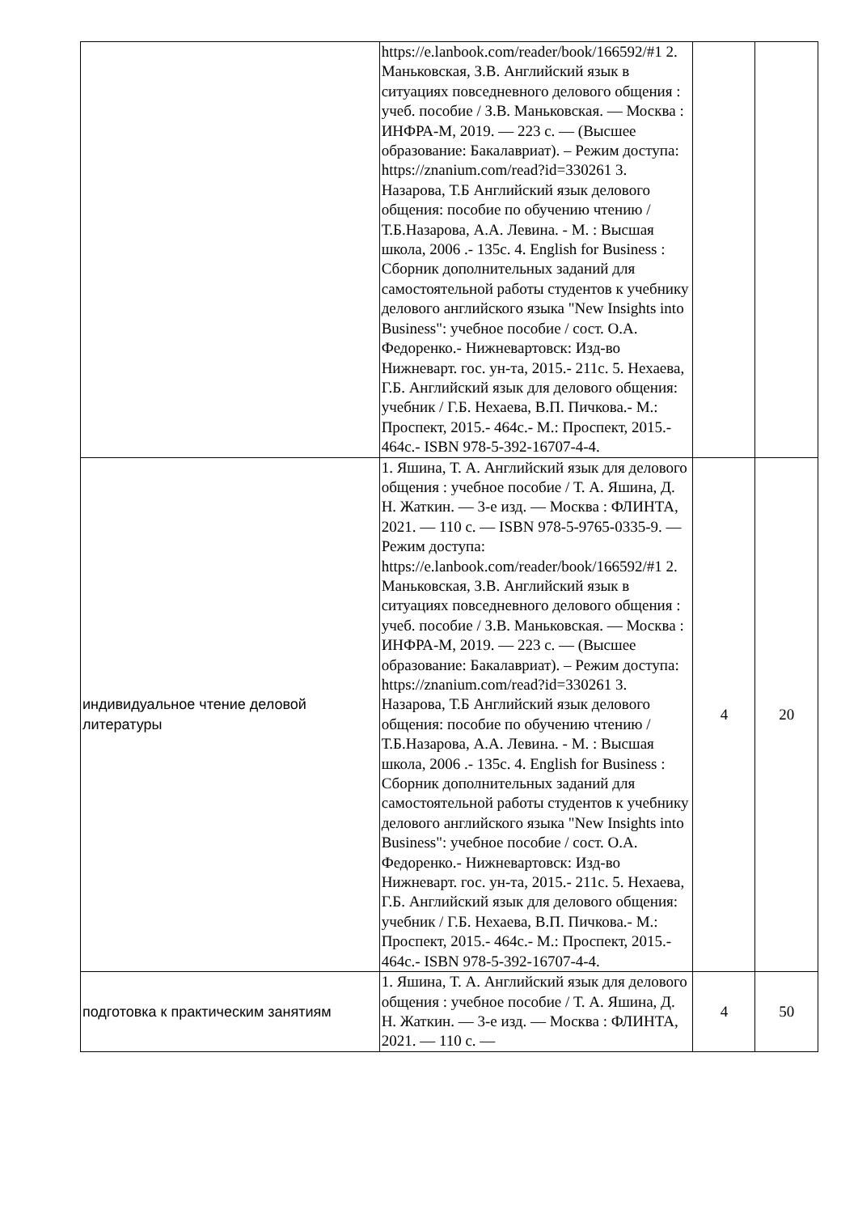| | https://e.lanbook.com/reader/book/166592/#1 2. Маньковская, З.В. Английский язык в ситуациях повседневного делового общения : учеб. пособие / З.В. Маньковская. — Москва : ИНФРА-М, 2019. — 223 с. — (Высшее образование: Бакалавриат). – Режим доступа: https://znanium.com/read?id=330261 3. Назарова, Т.Б Английский язык делового общения: пособие по обучению чтению / Т.Б.Назарова, А.А. Левина. - М. : Высшая школа, 2006 .- 135с. 4. English for Business : Сборник дополнительных заданий для самостоятельной работы студентов к учебнику делового английского языка "New Insights into Business": учебное пособие / сост. О.А. Федоренко.- Нижневартовск: Изд-во Нижневарт. гос. ун-та, 2015.- 211с. 5. Нехаева, Г.Б. Английский язык для делового общения: учебник / Г.Б. Нехаева, В.П. Пичкова.- М.: Проспект, 2015.- 464с.- М.: Проспект, 2015.- 464с.- ISBN 978-5-392-16707-4-4. | | |
| индивидуальное чтение деловой литературы | 1. Яшина, Т. А. Английский язык для делового общения : учебное пособие / Т. А. Яшина, Д. Н. Жаткин. — 3-е изд. — Москва : ФЛИНТА, 2021. — 110 с. — ISBN 978-5-9765-0335-9. — Режим доступа: https://e.lanbook.com/reader/book/166592/#1 2. Маньковская, З.В. Английский язык в ситуациях повседневного делового общения : учеб. пособие / З.В. Маньковская. — Москва : ИНФРА-М, 2019. — 223 с. — (Высшее образование: Бакалавриат). – Режим доступа: https://znanium.com/read?id=330261 3. Назарова, Т.Б Английский язык делового общения: пособие по обучению чтению / Т.Б.Назарова, А.А. Левина. - М. : Высшая школа, 2006 .- 135с. 4. English for Business : Сборник дополнительных заданий для самостоятельной работы студентов к учебнику делового английского языка "New Insights into Business": учебное пособие / сост. О.А. Федоренко.- Нижневартовск: Изд-во Нижневарт. гос. ун-та, 2015.- 211с. 5. Нехаева, Г.Б. Английский язык для делового общения: учебник / Г.Б. Нехаева, В.П. Пичкова.- М.: Проспект, 2015.- 464с.- М.: Проспект, 2015.- 464с.- ISBN 978-5-392-16707-4-4. | 4 | 20 |
| подготовка к практическим занятиям | 1. Яшина, Т. А. Английский язык для делового общения : учебное пособие / Т. А. Яшина, Д. Н. Жаткин. — 3-е изд. — Москва : ФЛИНТА, 2021. — 110 с. — | 4 | 50 |